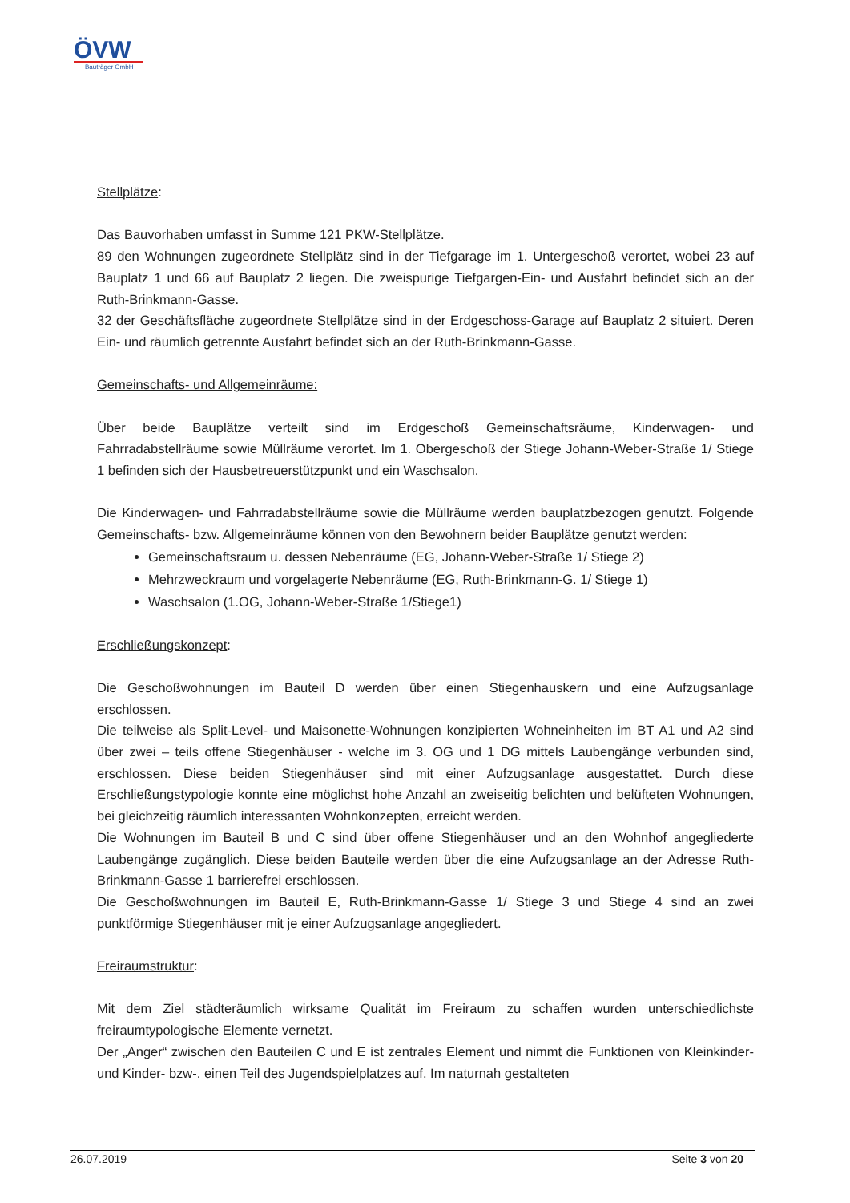ÖVW
Bauträger GmbH
Stellplätze:
Das Bauvorhaben umfasst in Summe 121 PKW-Stellplätze.
89 den Wohnungen zugeordnete Stellplätz sind in der Tiefgarage im 1. Untergeschoß verortet, wobei 23 auf Bauplatz 1 und 66 auf Bauplatz 2 liegen. Die zweispurige Tiefgargen-Ein- und Ausfahrt befindet sich an der Ruth-Brinkmann-Gasse.
32 der Geschäftsfläche zugeordnete Stellplätze sind in der Erdgeschoss-Garage auf Bauplatz 2 situiert. Deren Ein- und räumlich getrennte Ausfahrt befindet sich an der Ruth-Brinkmann-Gasse.
Gemeinschafts- und Allgemeinräume:
Über beide Bauplätze verteilt sind im Erdgeschoß Gemeinschaftsräume, Kinderwagen- und Fahrradabstellräume sowie Müllräume verortet. Im 1. Obergeschoß der Stiege Johann-Weber-Straße 1/ Stiege 1 befinden sich der Hausbetreuerstützpunkt und ein Waschsalon.
Die Kinderwagen- und Fahrradabstellräume sowie die Müllräume werden bauplatzbezogen genutzt. Folgende Gemeinschafts- bzw. Allgemeinräume können von den Bewohnern beider Bauplätze genutzt werden:
Gemeinschaftsraum u. dessen Nebenräume (EG, Johann-Weber-Straße 1/ Stiege 2)
Mehrzweckraum und vorgelagerte Nebenräume (EG, Ruth-Brinkmann-G. 1/ Stiege 1)
Waschsalon (1.OG, Johann-Weber-Straße 1/Stiege1)
Erschließungskonzept:
Die Geschoßwohnungen im Bauteil D werden über einen Stiegenhauskern und eine Aufzugsanlage erschlossen.
Die teilweise als Split-Level- und Maisonette-Wohnungen konzipierten Wohneinheiten im BT A1 und A2 sind über zwei – teils offene Stiegenhäuser - welche im 3. OG und 1 DG mittels Laubengänge verbunden sind, erschlossen. Diese beiden Stiegenhäuser sind mit einer Aufzugsanlage ausgestattet. Durch diese Erschließungstypologie konnte eine möglichst hohe Anzahl an zweiseitig belichten und belüfteten Wohnungen, bei gleichzeitig räumlich interessanten Wohnkonzepten, erreicht werden.
Die Wohnungen im Bauteil B und C sind über offene Stiegenhäuser und an den Wohnhof angegliederte Laubengänge zugänglich. Diese beiden Bauteile werden über die eine Aufzugsanlage an der Adresse Ruth-Brinkmann-Gasse 1 barrierefrei erschlossen.
Die Geschoßwohnungen im Bauteil E, Ruth-Brinkmann-Gasse 1/ Stiege 3 und Stiege 4 sind an zwei punktförmige Stiegenhäuser mit je einer Aufzugsanlage angegliedert.
Freiraumstruktur:
Mit dem Ziel städteräumlich wirksame Qualität im Freiraum zu schaffen wurden unterschiedlichste freiraumtypologische Elemente vernetzt.
Der „Anger“ zwischen den Bauteilen C und E ist zentrales Element und nimmt die Funktionen von Kleinkinder- und Kinder- bzw-. einen Teil des Jugendspielplatzes auf. Im naturnah gestalteten
26.07.2019 Seite 3 von 20